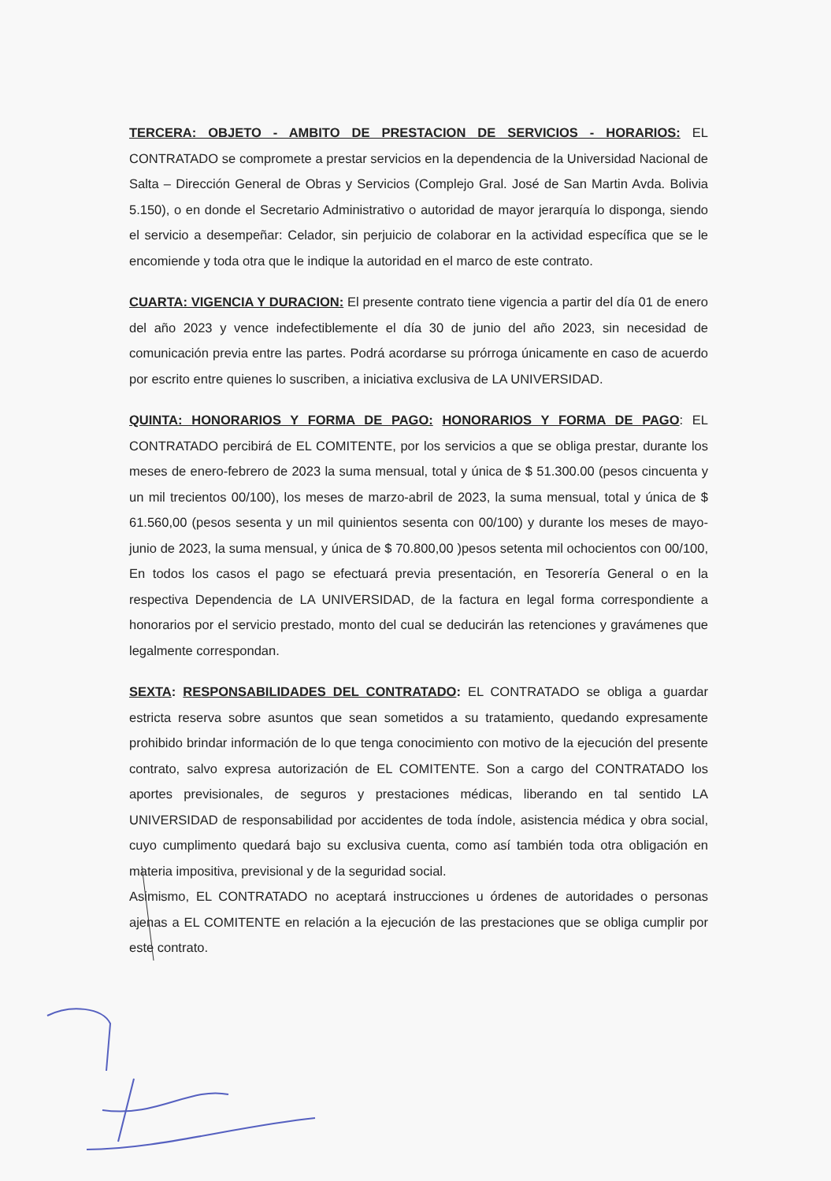TERCERA: OBJETO - AMBITO DE PRESTACION DE SERVICIOS - HORARIOS: EL CONTRATADO se compromete a prestar servicios en la dependencia de la Universidad Nacional de Salta – Dirección General de Obras y Servicios (Complejo Gral. José de San Martin Avda. Bolivia 5.150), o en donde el Secretario Administrativo o autoridad de mayor jerarquía lo disponga, siendo el servicio a desempeñar: Celador, sin perjuicio de colaborar en la actividad específica que se le encomiende y toda otra que le indique la autoridad en el marco de este contrato.
CUARTA: VIGENCIA Y DURACION: El presente contrato tiene vigencia a partir del día 01 de enero del año 2023 y vence indefectiblemente el día 30 de junio del año 2023, sin necesidad de comunicación previa entre las partes. Podrá acordarse su prórroga únicamente en caso de acuerdo por escrito entre quienes lo suscriben, a iniciativa exclusiva de LA UNIVERSIDAD.
QUINTA: HONORARIOS Y FORMA DE PAGO: HONORARIOS Y FORMA DE PAGO: EL CONTRATADO percibirá de EL COMITENTE, por los servicios a que se obliga prestar, durante los meses de enero-febrero de 2023 la suma mensual, total y única de $ 51.300.00 (pesos cincuenta y un mil trecientos 00/100), los meses de marzo-abril de 2023, la suma mensual, total y única de $ 61.560,00 (pesos sesenta y un mil quinientos sesenta con 00/100) y durante los meses de mayo-junio de 2023, la suma mensual, y única de $ 70.800,00 )pesos setenta mil ochocientos con 00/100, En todos los casos el pago se efectuará previa presentación, en Tesorería General o en la respectiva Dependencia de LA UNIVERSIDAD, de la factura en legal forma correspondiente a honorarios por el servicio prestado, monto del cual se deducirán las retenciones y gravámenes que legalmente correspondan.
SEXTA: RESPONSABILIDADES DEL CONTRATADO: EL CONTRATADO se obliga a guardar estricta reserva sobre asuntos que sean sometidos a su tratamiento, quedando expresamente prohibido brindar información de lo que tenga conocimiento con motivo de la ejecución del presente contrato, salvo expresa autorización de EL COMITENTE. Son a cargo del CONTRATADO los aportes previsionales, de seguros y prestaciones médicas, liberando en tal sentido LA UNIVERSIDAD de responsabilidad por accidentes de toda índole, asistencia médica y obra social, cuyo cumplimento quedará bajo su exclusiva cuenta, como así también toda otra obligación en materia impositiva, previsional y de la seguridad social.
Asimismo, EL CONTRATADO no aceptará instrucciones u órdenes de autoridades o personas ajenas a EL COMITENTE en relación a la ejecución de las prestaciones que se obliga cumplir por este contrato.